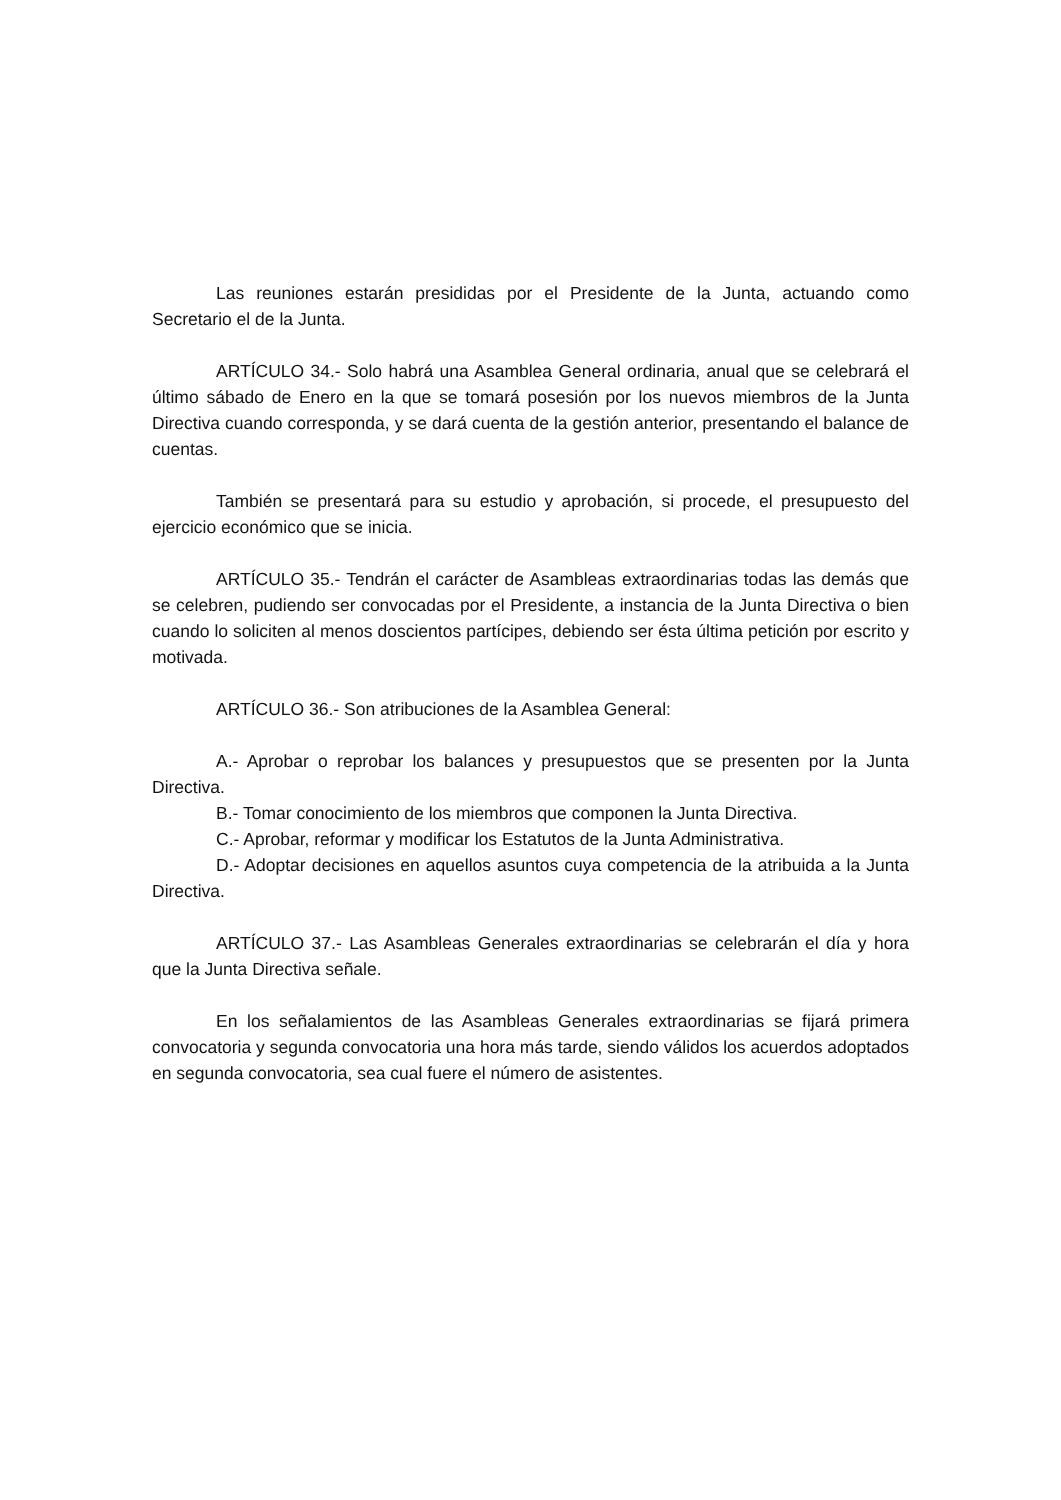Las reuniones estarán presididas por el Presidente de la Junta, actuando como Secretario el de la Junta.
ARTÍCULO 34.- Solo habrá una Asamblea General ordinaria, anual que se celebrará el último sábado de Enero en la que se tomará posesión por los nuevos miembros de la Junta Directiva cuando corresponda, y se dará cuenta de la gestión anterior, presentando el balance de cuentas.
También se presentará para su estudio y aprobación, si procede, el presupuesto del ejercicio económico que se inicia.
ARTÍCULO 35.- Tendrán el carácter de Asambleas extraordinarias todas las demás que se celebren, pudiendo ser convocadas por el Presidente, a instancia de la Junta Directiva o bien cuando lo soliciten al menos doscientos partícipes, debiendo ser ésta última petición por escrito y motivada.
ARTÍCULO 36.- Son atribuciones de la Asamblea General:
A.- Aprobar o reprobar los balances y presupuestos que se presenten por la Junta Directiva.
B.- Tomar conocimiento de los miembros que componen la Junta Directiva.
C.- Aprobar, reformar y modificar los Estatutos de la Junta Administrativa.
D.- Adoptar decisiones en aquellos asuntos cuya competencia de la atribuida a la Junta Directiva.
ARTÍCULO 37.- Las Asambleas Generales extraordinarias se celebrarán el día y hora que la Junta Directiva señale.
En los señalamientos de las Asambleas Generales extraordinarias se fijará primera convocatoria y segunda convocatoria una hora más tarde, siendo válidos los acuerdos adoptados en segunda convocatoria, sea cual fuere el número de asistentes.